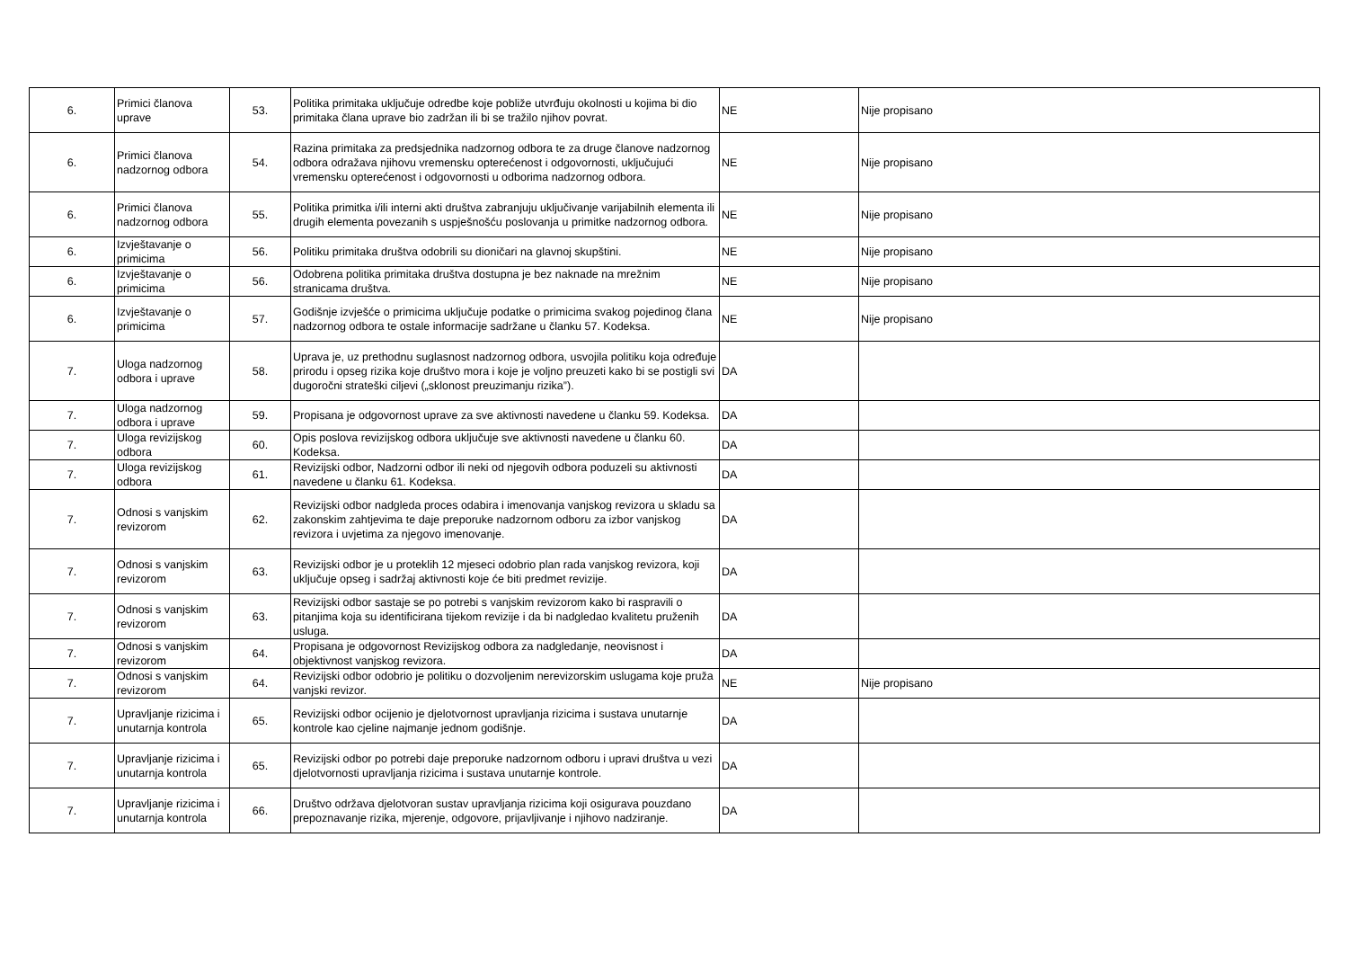| 6. | Primici članova uprave | 53. | Politika primitaka uključuje odredbe koje pobliže utvrđuju okolnosti u kojima bi dio primitaka člana uprave bio zadržan ili bi se tražilo njihov povrat. | NE | Nije propisano |
| 6. | Primici članova nadzornog odbora | 54. | Razina primitaka za predsjednika nadzornog odbora te za druge članove nadzornog odbora odražava njihovu vremensku opterećenost i odgovornosti, uključujući vremensku opterećenost i odgovornosti u odborima nadzornog odbora. | NE | Nije propisano |
| 6. | Primici članova nadzornog odbora | 55. | Politika primitka i/ili interni akti društva zabranjuju uključivanje varijabilnih elementa ili drugih elementa povezanih s uspješnošću poslovanja u primitke nadzornog odbora. | NE | Nije propisano |
| 6. | Izvještavanje o primicima | 56. | Politiku primitaka društva odobrili su dioničari na glavnoj skupštini. | NE | Nije propisano |
| 6. | Izvještavanje o primicima | 56. | Odobrena politika primitaka društva dostupna je bez naknade na mrežnim stranicama društva. | NE | Nije propisano |
| 6. | Izvještavanje o primicima | 57. | Godišnje izvješće o primicima uključuje podatke o primicima svakog pojedinog člana nadzornog odbora te ostale informacije sadržane u članku 57. Kodeksa. | NE | Nije propisano |
| 7. | Uloga nadzornog odbora i uprave | 58. | Uprava je, uz prethodnu suglasnost nadzornog odbora, usvojila politiku koja određuje prirodu i opseg rizika koje društvo mora i koje je voljno preuzeti kako bi se postigli svi dugoročni strateški ciljevi („sklonost preuzimanju rizika”). | DA | |
| 7. | Uloga nadzornog odbora i uprave | 59. | Propisana je odgovornost uprave za sve aktivnosti navedene u članku 59. Kodeksa. | DA | |
| 7. | Uloga revizijskog odbora | 60. | Opis poslova revizijskog odbora uključuje sve aktivnosti navedene u članku 60. Kodeksa. | DA | |
| 7. | Uloga revizijskog odbora | 61. | Revizijski odbor, Nadzorni odbor ili neki od njegovih odbora poduzeli su aktivnosti navedene u članku 61. Kodeksa. | DA | |
| 7. | Odnosi s vanjskim revizorom | 62. | Revizijski odbor nadgleda proces odabira i imenovanja vanjskog revizora u skladu sa zakonskim zahtjevima te daje preporuke nadzornom odboru za izbor vanjskog revizora i uvjetima za njegovo imenovanje. | DA | |
| 7. | Odnosi s vanjskim revizorom | 63. | Revizijski odbor je u proteklih 12 mjeseci odobrio plan rada vanjskog revizora, koji uključuje opseg i sadržaj aktivnosti koje će biti predmet revizije. | DA | |
| 7. | Odnosi s vanjskim revizorom | 63. | Revizijski odbor sastaje se po potrebi s vanjskim revizorom kako bi raspravili o pitanjima koja su identificirana tijekom revizije i da bi nadgledao kvalitetu pruženih usluga. | DA | |
| 7. | Odnosi s vanjskim revizorom | 64. | Propisana je odgovornost Revizijskog odbora za nadgledanje, neovisnost i objektivnost vanjskog revizora. | DA | |
| 7. | Odnosi s vanjskim revizorom | 64. | Revizijski odbor odobrio je politiku o dozvoljenim nerevizorskim uslugama koje pruža vanjski revizor. | NE | Nije propisano |
| 7. | Upravljanje rizicima i unutarnja kontrola | 65. | Revizijski odbor ocijenio je djelotvornost upravljanja rizicima i sustava unutarnje kontrole kao cjeline najmanje jednom godišnje. | DA | |
| 7. | Upravljanje rizicima i unutarnja kontrola | 65. | Revizijski odbor po potrebi daje preporuke nadzornom odboru i upravi društva u vezi djelotvornosti upravljanja rizicima i sustava unutarnje kontrole. | DA | |
| 7. | Upravljanje rizicima i unutarnja kontrola | 66. | Društvo održava djelotvoran sustav upravljanja rizicima koji osigurava pouzdano prepoznavanje rizika, mjerenje, odgovore, prijavljivanje i njihovo nadziranje. | DA | |